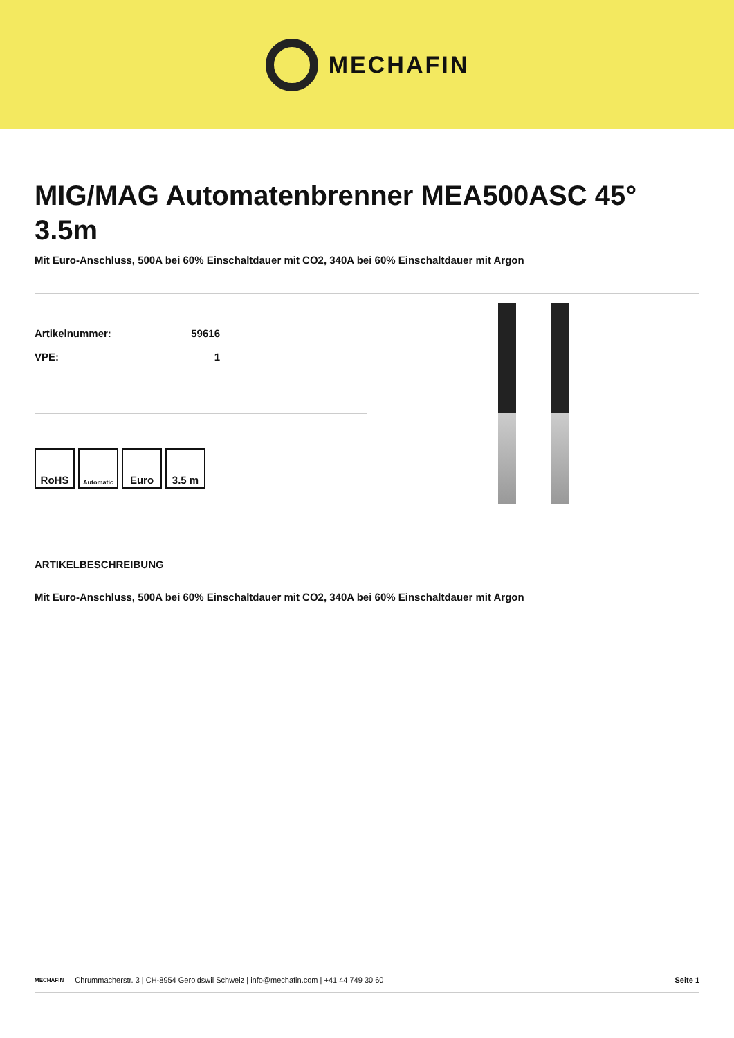MECHAFIN
MIG/MAG Automatenbrenner MEA500ASC 45° 3.5m
Mit Euro-Anschluss, 500A bei 60% Einschaltdauer mit CO2, 340A bei 60% Einschaltdauer mit Argon
| Artikelnummer: | 59616 |
| VPE: | 1 |
RoHS
Automatic
Euro 3.5 m
ARTIKELBESCHREIBUNG
Mit Euro-Anschluss, 500A bei 60% Einschaltdauer mit CO2, 340A bei 60% Einschaltdauer mit Argon
MECHAFIN Chrummacherstr. 3 | CH-8954 Geroldswil Schweiz | info@mechafin.com | +41 44 749 30 60 Seite 1